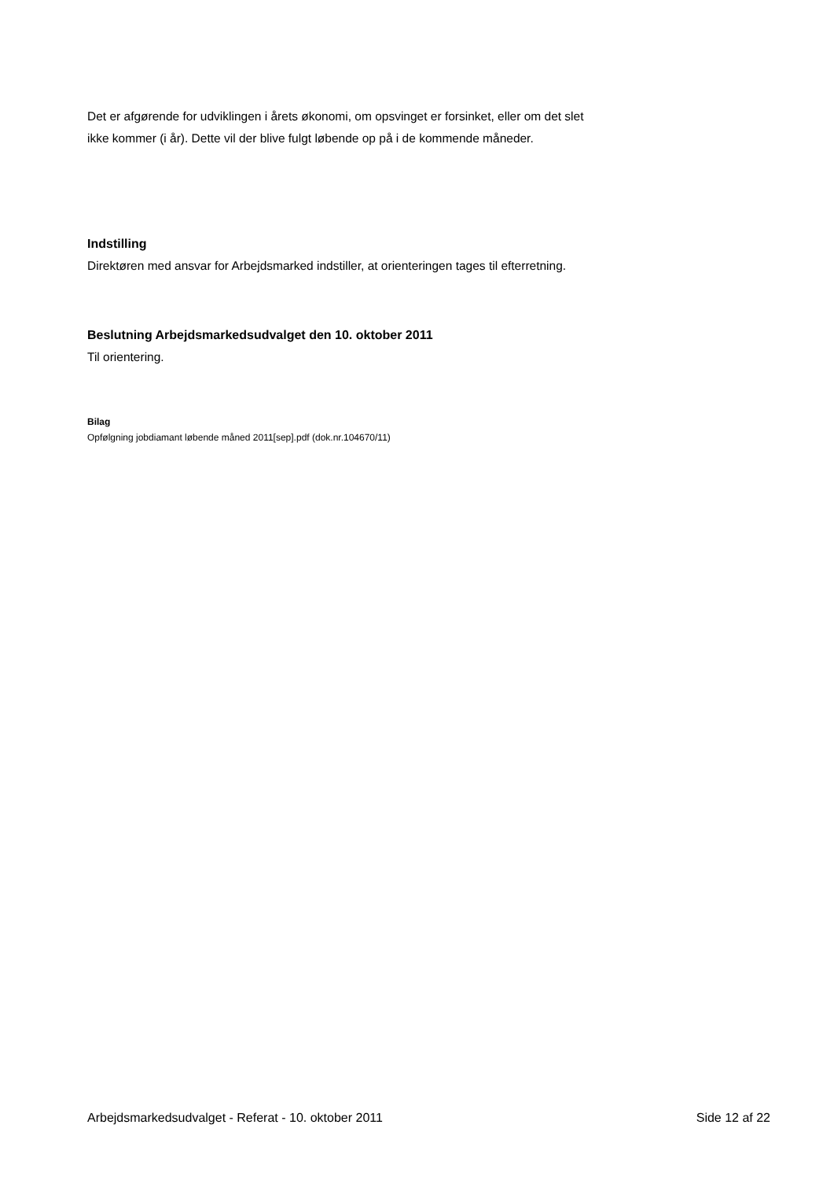Det er afgørende for udviklingen i årets økonomi, om opsvinget er forsinket, eller om det slet ikke kommer (i år). Dette vil der blive fulgt løbende op på i de kommende måneder.
Indstilling
Direktøren med ansvar for Arbejdsmarked indstiller, at orienteringen tages til efterretning.
Beslutning Arbejdsmarkedsudvalget den 10. oktober 2011
Til orientering.
Bilag
Opfølgning jobdiamant løbende måned 2011[sep].pdf (dok.nr.104670/11)
Arbejdsmarkedsudvalget - Referat - 10. oktober 2011 Side 12 af 22